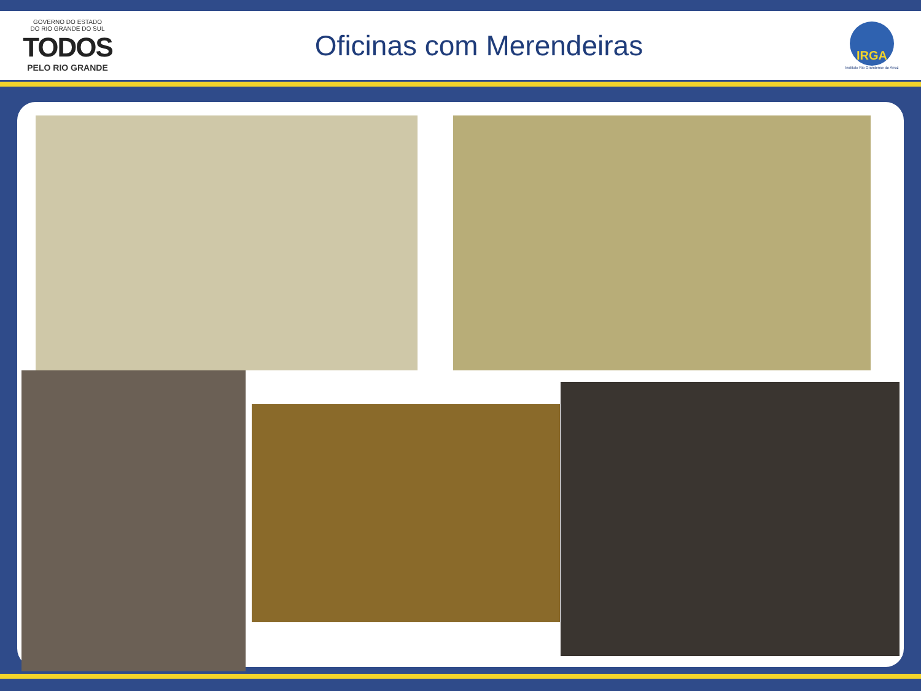GOVERNO DO ESTADO
DO RIO GRANDE DO SUL
TODOS
PELO RIO GRANDE
Oficinas com Merendeiras
IRGA
Instituto Rio Grandense do Arroz